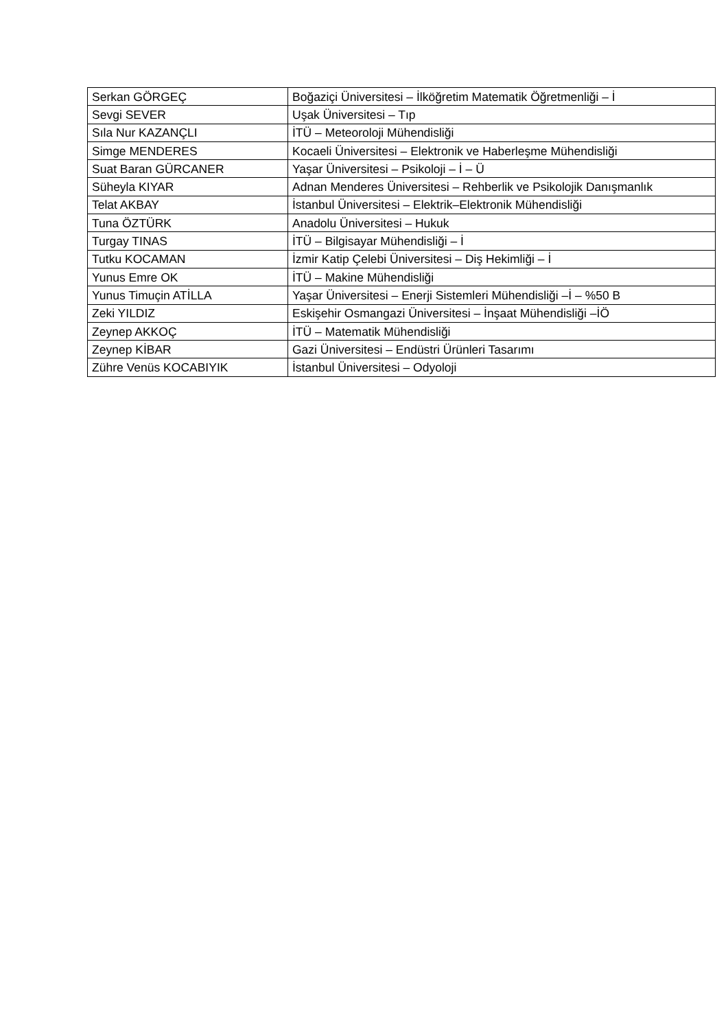| Serkan GÖRGEÇ | Boğaziçi Üniversitesi – İlköğretim Matematik Öğretmenliği – İ |
| Sevgi SEVER | Uşak Üniversitesi – Tıp |
| Sıla Nur KAZANÇLI | İTÜ – Meteoroloji Mühendisliği |
| Simge MENDERES | Kocaeli Üniversitesi – Elektronik ve Haberleşme Mühendisliği |
| Suat Baran GÜRCANER | Yaşar Üniversitesi – Psikoloji – İ – Ü |
| Süheyla KIYAR | Adnan Menderes Üniversitesi – Rehberlik ve Psikolojik Danışmanlık |
| Telat AKBAY | İstanbul Üniversitesi – Elektrik–Elektronik Mühendisliği |
| Tuna ÖZTÜRK | Anadolu Üniversitesi – Hukuk |
| Turgay TINAS | İTÜ – Bilgisayar Mühendisliği – İ |
| Tutku KOCAMAN | İzmir Katip Çelebi Üniversitesi – Diş Hekimliği – İ |
| Yunus Emre OK | İTÜ – Makine Mühendisliği |
| Yunus Timuçin ATİLLA | Yaşar Üniversitesi – Enerji Sistemleri Mühendisliği –İ – %50 B |
| Zeki YILDIZ | Eskişehir Osmangazi Üniversitesi – İnşaat Mühendisliği –İÖ |
| Zeynep AKKOÇ | İTÜ – Matematik Mühendisliği |
| Zeynep KİBAR | Gazi Üniversitesi – Endüstri Ürünleri Tasarımı |
| Zühre Venüs KOCABIYIK | İstanbul Üniversitesi – Odyoloji |